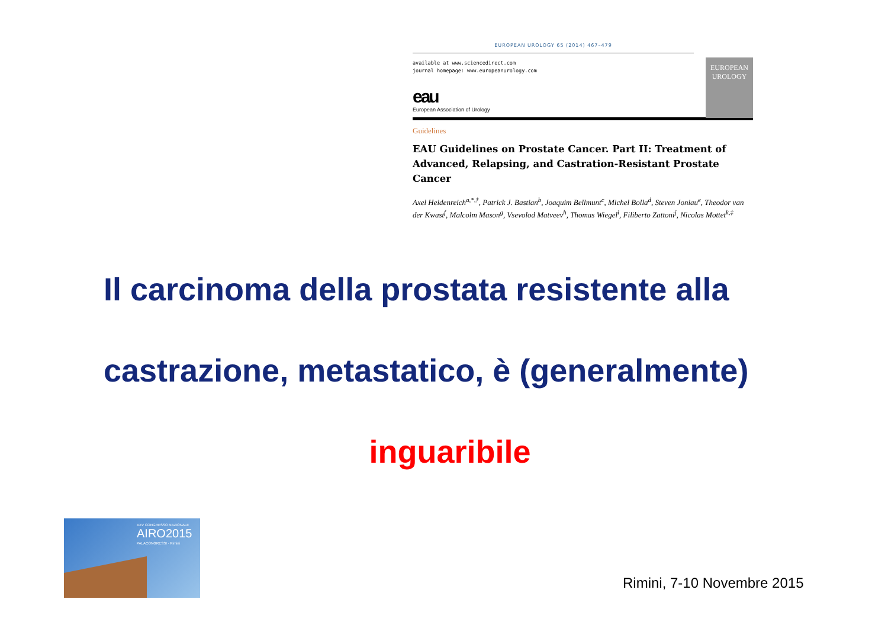EUROPEAN UROLOGY 65 (2014) 467–479
available at www.sciencedirect.com
journal homepage: www.europeanurology.com
eau
European Association of Urology
EUROPEAN
UROLOGY
Guidelines
EAU Guidelines on Prostate Cancer. Part II: Treatment of Advanced, Relapsing, and Castration-Resistant Prostate Cancer
Axel Heidenreich<sup>a,*,†</sup>, Patrick J. Bastian<sup>b</sup>, Joaquim Bellmunt<sup>c</sup>, Michel Bolla<sup>d</sup>, Steven Joniau<sup>e</sup>, Theodor van der Kwast<sup>f</sup>, Malcolm Mason<sup>g</sup>, Vsevolod Matveev<sup>h</sup>, Thomas Wiegel<sup>i</sup>, Filiberto Zattoni<sup>j</sup>, Nicolas Mottet<sup>k,‡</sup>
Il carcinoma della prostata resistente alla
castrazione, metastatico, è (generalmente)
inguaribile
XXV CONGRESSO NAZIONALE
AIRO2015
PALACONGRESSI · Rimini
Rimini, 7-10 Novembre 2015